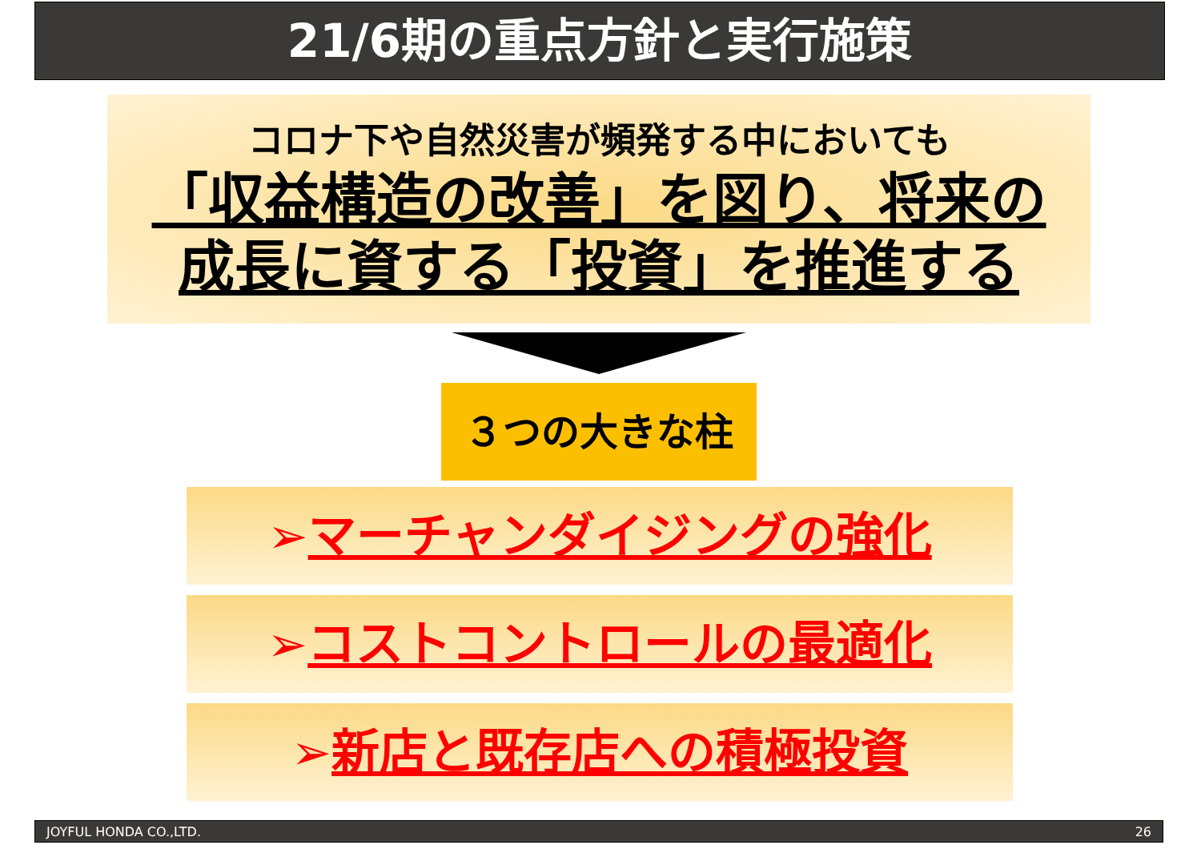21/6期の重点方針と実行施策
コロナ下や自然災害が頻発する中においても
「収益構造の改善」を図り、将来の
成長に資する「投資」を推進する
３つの大きな柱
➢マーチャンダイジングの強化
➢コストコントロールの最適化
➢新店と既存店への積極投資
JOYFUL HONDA CO.,LTD. 26